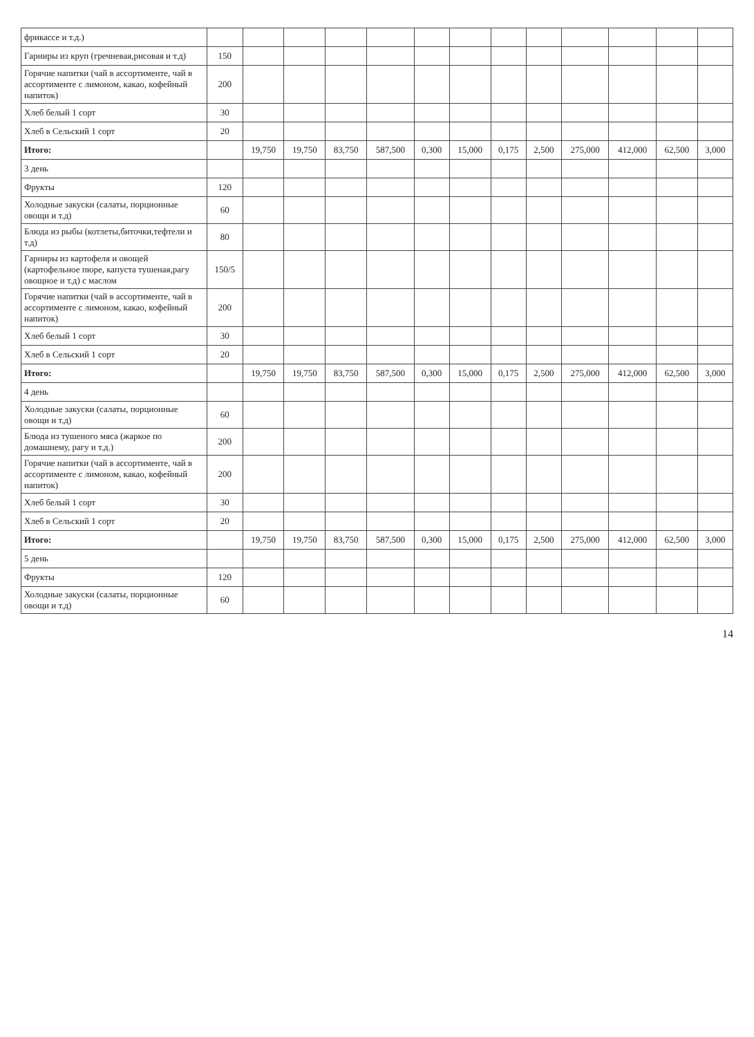| фрикассе и т.д.) | | | | | | | | | | | | | |
| Гарниры из круп (гречневая,рисовая и т.д) | 150 | | | | | | | | | | | | |
| Горячие напитки (чай в ассортименте, чай в ассортименте с лимоном, какао, кофейный напиток) | 200 | | | | | | | | | | | | |
| Хлеб белый 1 сорт | 30 | | | | | | | | | | | | |
| Хлеб в Сельский 1 сорт | 20 | | | | | | | | | | | | |
| Итого: | | 19,750 | 19,750 | 83,750 | 587,500 | 0,300 | 15,000 | 0,175 | 2,500 | 275,000 | 412,000 | 62,500 | 3,000 |
| 3 день | | | | | | | | | | | | | |
| Фрукты | 120 | | | | | | | | | | | | |
| Холодные закуски (салаты, порционные овощи и т.д) | 60 | | | | | | | | | | | | |
| Блюда из рыбы (котлеты,биточки,тефтели и т.д) | 80 | | | | | | | | | | | | |
| Гарниры из картофеля и овощей (картофельное пюре, капуста тушеная,рагу овощное и т.д) с маслом | 150/5 | | | | | | | | | | | | |
| Горячие напитки (чай в ассортименте, чай в ассортименте с лимоном, какао, кофейный напиток) | 200 | | | | | | | | | | | | |
| Хлеб белый 1 сорт | 30 | | | | | | | | | | | | |
| Хлеб в Сельский 1 сорт | 20 | | | | | | | | | | | | |
| Итого: | | 19,750 | 19,750 | 83,750 | 587,500 | 0,300 | 15,000 | 0,175 | 2,500 | 275,000 | 412,000 | 62,500 | 3,000 |
| 4 день | | | | | | | | | | | | | |
| Холодные закуски (салаты, порционные овощи и т.д) | 60 | | | | | | | | | | | | |
| Блюда из тушеного мяса (жаркое по домашнему, рагу и т.д.) | 200 | | | | | | | | | | | | |
| Горячие напитки (чай в ассортименте, чай в ассортименте с лимоном, какао, кофейный напиток) | 200 | | | | | | | | | | | | |
| Хлеб белый 1 сорт | 30 | | | | | | | | | | | | |
| Хлеб в Сельский 1 сорт | 20 | | | | | | | | | | | | |
| Итого: | | 19,750 | 19,750 | 83,750 | 587,500 | 0,300 | 15,000 | 0,175 | 2,500 | 275,000 | 412,000 | 62,500 | 3,000 |
| 5 день | | | | | | | | | | | | | |
| Фрукты | 120 | | | | | | | | | | | | |
| Холодные закуски (салаты, порционные овощи и т.д) | 60 | | | | | | | | | | | | |
14